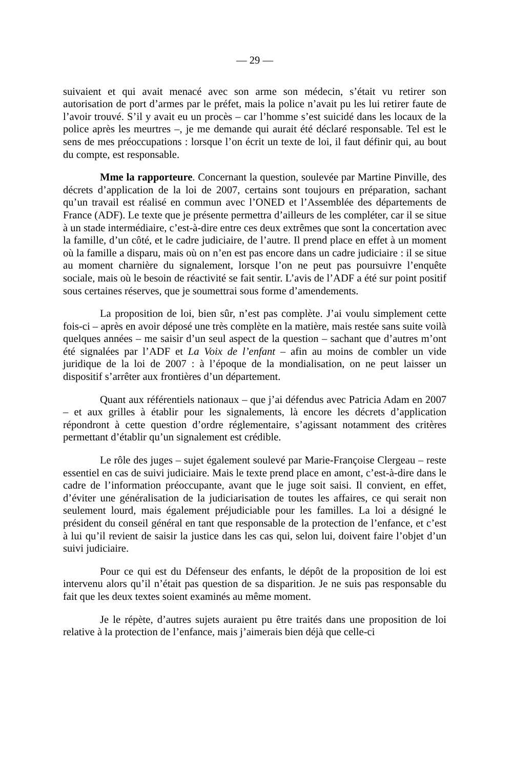— 29 —
suivaient et qui avait menacé avec son arme son médecin, s’était vu retirer son autorisation de port d’armes par le préfet, mais la police n’avait pu les lui retirer faute de l’avoir trouvé. S’il y avait eu un procès – car l’homme s’est suicidé dans les locaux de la police après les meurtres –, je me demande qui aurait été déclaré responsable. Tel est le sens de mes préoccupations : lorsque l’on écrit un texte de loi, il faut définir qui, au bout du compte, est responsable.
Mme la rapporteure. Concernant la question, soulevée par Martine Pinville, des décrets d’application de la loi de 2007, certains sont toujours en préparation, sachant qu’un travail est réalisé en commun avec l’ONED et l’Assemblée des départements de France (ADF). Le texte que je présente permettra d’ailleurs de les compléter, car il se situe à un stade intermédiaire, c’est-à-dire entre ces deux extrêmes que sont la concertation avec la famille, d’un côté, et le cadre judiciaire, de l’autre. Il prend place en effet à un moment où la famille a disparu, mais où on n’en est pas encore dans un cadre judiciaire : il se situe au moment charnière du signalement, lorsque l’on ne peut pas poursuivre l’enquête sociale, mais où le besoin de réactivité se fait sentir. L’avis de l’ADF a été sur point positif sous certaines réserves, que je soumettrai sous forme d’amendements.
La proposition de loi, bien sûr, n’est pas complète. J’ai voulu simplement cette fois-ci – après en avoir déposé une très complète en la matière, mais restée sans suite voilà quelques années – me saisir d’un seul aspect de la question – sachant que d’autres m’ont été signalées par l’ADF et La Voix de l’enfant – afin au moins de combler un vide juridique de la loi de 2007 : à l’époque de la mondialisation, on ne peut laisser un dispositif s’arrêter aux frontières d’un département.
Quant aux référentiels nationaux – que j’ai défendus avec Patricia Adam en 2007 – et aux grilles à établir pour les signalements, là encore les décrets d’application répondront à cette question d’ordre réglementaire, s’agissant notamment des critères permettant d’établir qu’un signalement est crédible.
Le rôle des juges – sujet également soulevé par Marie-Françoise Clergeau – reste essentiel en cas de suivi judiciaire. Mais le texte prend place en amont, c’est-à-dire dans le cadre de l’information préoccupante, avant que le juge soit saisi. Il convient, en effet, d’éviter une généralisation de la judiciarisation de toutes les affaires, ce qui serait non seulement lourd, mais également préjudiciable pour les familles. La loi a désigné le président du conseil général en tant que responsable de la protection de l’enfance, et c’est à lui qu’il revient de saisir la justice dans les cas qui, selon lui, doivent faire l’objet d’un suivi judiciaire.
Pour ce qui est du Défenseur des enfants, le dépôt de la proposition de loi est intervenu alors qu’il n’était pas question de sa disparition. Je ne suis pas responsable du fait que les deux textes soient examinés au même moment.
Je le répète, d’autres sujets auraient pu être traités dans une proposition de loi relative à la protection de l’enfance, mais j’aimerais bien déjà que celle-ci